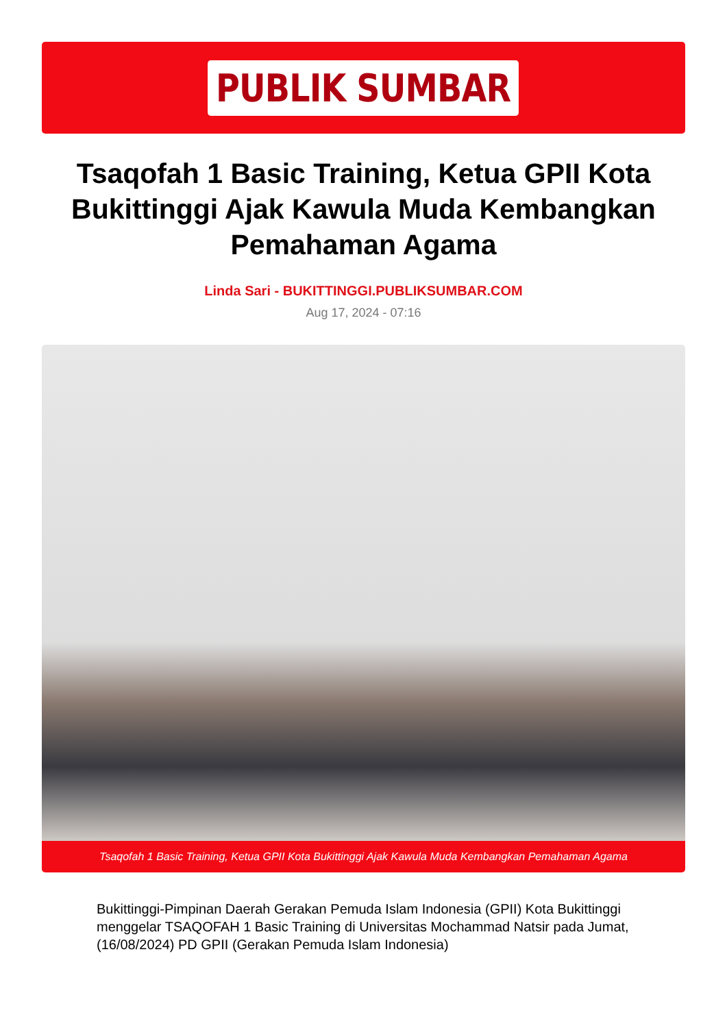PUBLIK SUMBAR
Tsaqofah 1 Basic Training, Ketua GPII Kota Bukittinggi Ajak Kawula Muda Kembangkan Pemahaman Agama
Linda Sari - BUKITTINGGI.PUBLIKSUMBAR.COM
Aug 17, 2024 - 07:16
Tsaqofah 1 Basic Training, Ketua GPII Kota Bukittinggi Ajak Kawula Muda Kembangkan Pemahaman Agama
Bukittinggi-Pimpinan Daerah Gerakan Pemuda Islam Indonesia (GPII) Kota Bukittinggi menggelar TSAQOFAH 1 Basic Training di Universitas Mochammad Natsir pada Jumat, (16/08/2024) PD GPII (Gerakan Pemuda Islam Indonesia)